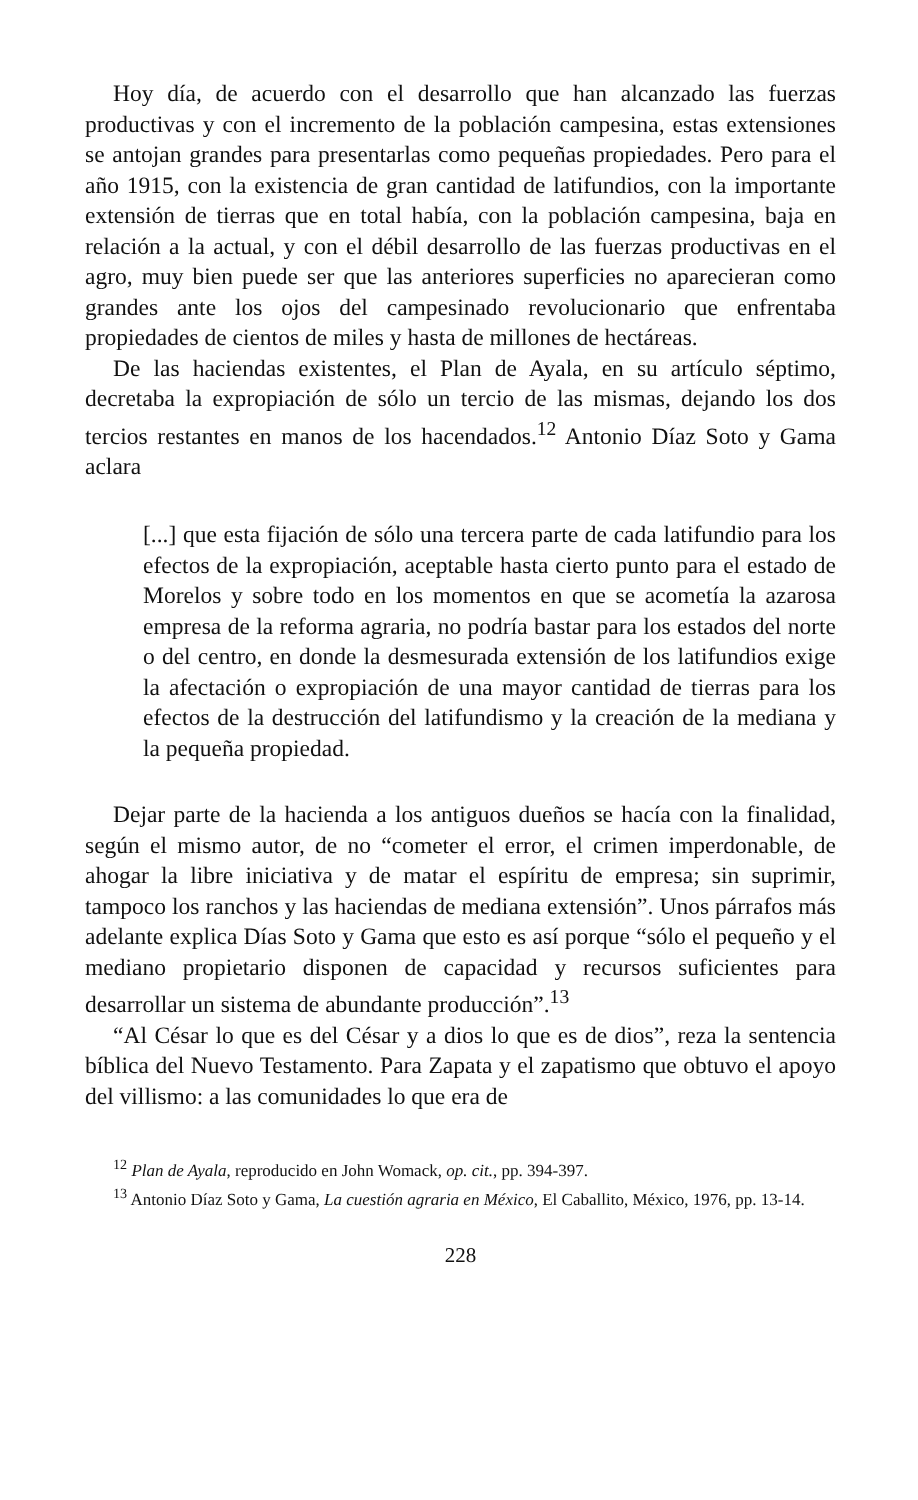Hoy día, de acuerdo con el desarrollo que han alcanzado las fuerzas productivas y con el incremento de la población campesina, estas extensiones se antojan grandes para presentarlas como pequeñas propiedades. Pero para el año 1915, con la existencia de gran cantidad de latifundios, con la importante extensión de tierras que en total había, con la población campesina, baja en relación a la actual, y con el débil desarrollo de las fuerzas productivas en el agro, muy bien puede ser que las anteriores superficies no aparecieran como grandes ante los ojos del campesinado revolucionario que enfrentaba propiedades de cientos de miles y hasta de millones de hectáreas.
De las haciendas existentes, el Plan de Ayala, en su artículo séptimo, decretaba la expropiación de sólo un tercio de las mismas, dejando los dos tercios restantes en manos de los hacendados.<sup>12</sup> Antonio Díaz Soto y Gama aclara
[...] que esta fijación de sólo una tercera parte de cada latifundio para los efectos de la expropiación, aceptable hasta cierto punto para el estado de Morelos y sobre todo en los momentos en que se acometía la azarosa empresa de la reforma agraria, no podría bastar para los estados del norte o del centro, en donde la desmesurada extensión de los latifundios exige la afectación o expropiación de una mayor cantidad de tierras para los efectos de la destrucción del latifundismo y la creación de la mediana y la pequeña propiedad.
Dejar parte de la hacienda a los antiguos dueños se hacía con la finalidad, según el mismo autor, de no “cometer el error, el crimen imperdonable, de ahogar la libre iniciativa y de matar el espíritu de empresa; sin suprimir, tampoco los ranchos y las haciendas de mediana extensión”. Unos párrafos más adelante explica Días Soto y Gama que esto es así porque “sólo el pequeño y el mediano propietario disponen de capacidad y recursos suficientes para desarrollar un sistema de abundante producción”.<sup>13</sup>
“Al César lo que es del César y a dios lo que es de dios”, reza la sentencia bíblica del Nuevo Testamento. Para Zapata y el zapatismo que obtuvo el apoyo del villismo: a las comunidades lo que era de
<sup>12</sup> Plan de Ayala, reproducido en John Womack, op. cit., pp. 394-397.
<sup>13</sup> Antonio Díaz Soto y Gama, La cuestión agraria en México, El Caballito, México, 1976, pp. 13-14.
228